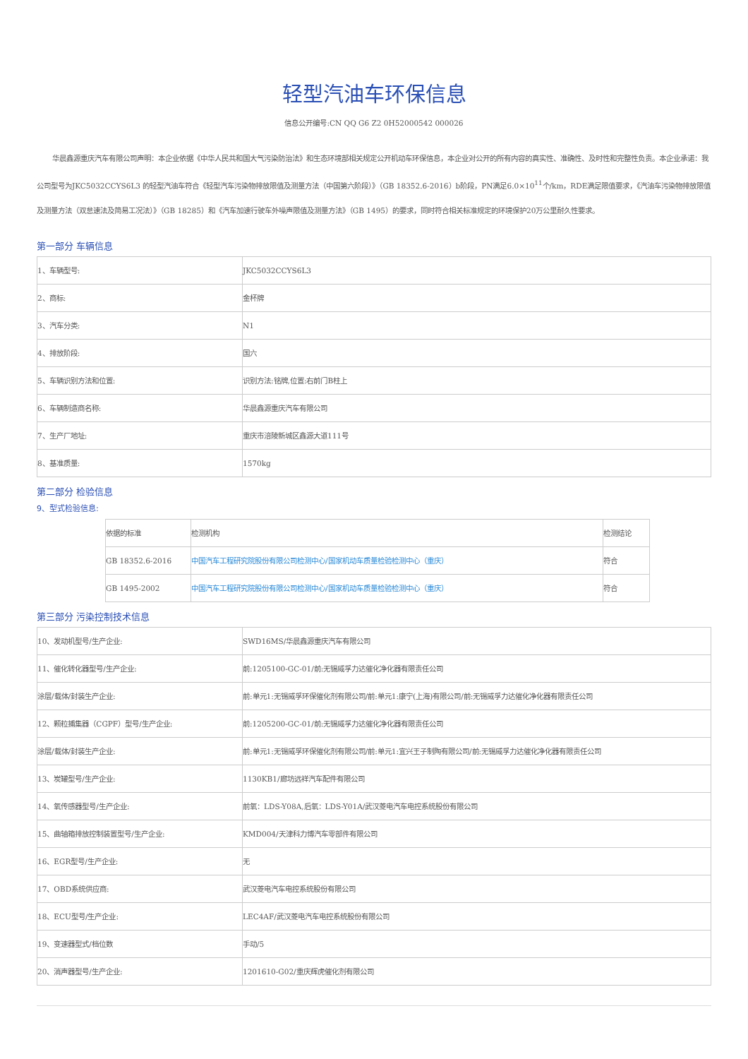轻型汽油车环保信息
信息公开编号:CN QQ G6 Z2 0H52000542 000026
华晨鑫源重庆汽车有限公司声明：本企业依据《中华人民共和国大气污染防治法》和生态环境部相关规定公开机动车环保信息，本企业对公开的所有内容的真实性、准确性、及时性和完整性负责。本企业承诺：我公司型号为JKC5032CCYS6L3 的轻型汽油车符合《轻型汽车污染物排放限值及测量方法（中国第六阶段）》（GB 18352.6-2016）b阶段，PN满足6.0×10<sup>11</sup>个/km，RDE满足限值要求，《汽油车污染物排放限值及测量方法（双怠速法及简易工况法）》（GB 18285）和《汽车加速行驶车外噪声限值及测量方法》（GB 1495）的要求，同时符合相关标准规定的环境保护20万公里耐久性要求。
第一部分 车辆信息
| 1、车辆型号: | JKC5032CCYS6L3 |
| 2、商标: | 金杯牌 |
| 3、汽车分类: | N1 |
| 4、排放阶段: | 国六 |
| 5、车辆识别方法和位置: | 识别方法:铭牌,位置:右前门B柱上 |
| 6、车辆制造商名称: | 华晨鑫源重庆汽车有限公司 |
| 7、生产厂地址: | 重庆市涪陵新城区鑫源大道111号 |
| 8、基准质量: | 1570kg |
第二部分 检验信息
9、型式检验信息:
| 依据的标准 | 检测机构 | 检测结论 |
| GB 18352.6-2016 | 中国汽车工程研究院股份有限公司检测中心/国家机动车质量检验检测中心（重庆） | 符合 |
| GB 1495-2002 | 中国汽车工程研究院股份有限公司检测中心/国家机动车质量检验检测中心（重庆） | 符合 |
第三部分 污染控制技术信息
| 10、发动机型号/生产企业: | SWD16MS/华晨鑫源重庆汽车有限公司 |
| 11、催化转化器型号/生产企业: | 前:1205100-GC-01/前:无锡威孚力达催化净化器有限责任公司 |
| 涂层/载体/封装生产企业: | 前:单元1:无锡威孚环保催化剂有限公司/前:单元1:康宁(上海)有限公司/前:无锡威孚力达催化净化器有限责任公司 |
| 12、颗粒捕集器（CGPF）型号/生产企业: | 前:1205200-GC-01/前:无锡威孚力达催化净化器有限责任公司 |
| 涂层/载体/封装生产企业: | 前:单元1:无锡威孚环保催化剂有限公司/前:单元1:宜兴王子制陶有限公司/前:无锡威孚力达催化净化器有限责任公司 |
| 13、炭罐型号/生产企业: | 1130KB1/廊坊远祥汽车配件有限公司 |
| 14、氧传感器型号/生产企业: | 前氧：LDS-Y08A,后氧：LDS-Y01A/武汉菱电汽车电控系统股份有限公司 |
| 15、曲轴箱排放控制装置型号/生产企业: | KMD004/天津科力博汽车零部件有限公司 |
| 16、EGR型号/生产企业: | 无 |
| 17、OBD系统供应商: | 武汉菱电汽车电控系统股份有限公司 |
| 18、ECU型号/生产企业: | LEC4AF/武汉菱电汽车电控系统股份有限公司 |
| 19、变速器型式/档位数 | 手动/5 |
| 20、消声器型号/生产企业: | 1201610-G02/重庆辉虎催化剂有限公司 |